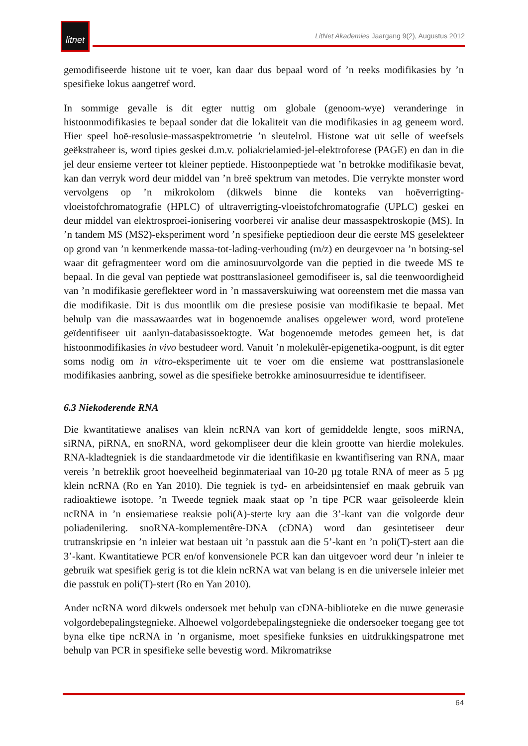litnet
LitNet Akademies Jaargang 9(2), Augustus 2012
gemodifiseerde histone uit te voer, kan daar dus bepaal word of ’n reeks modifikasies by ’n spesifieke lokus aangetref word.
In sommige gevalle is dit egter nuttig om globale (genoom-wye) veranderinge in histoonmodifikasies te bepaal sonder dat die lokaliteit van die modifikasies in ag geneem word. Hier speel hoë-resolusie-massaspektrometrie ’n sleutelrol. Histone wat uit selle of weefsels geëkstraheer is, word tipies geskei d.m.v. poliakrielamied-jel-elektroforese (PAGE) en dan in die jel deur ensieme verteer tot kleiner peptiede. Histoonpeptiede wat ’n betrokke modifikasie bevat, kan dan verryk word deur middel van ’n breë spektrum van metodes. Die verrykte monster word vervolgens op ’n mikrokolom (dikwels binne die konteks van hoëverrigting-vloeistofchromatografie (HPLC) of ultraverrigting-vloeistofchromatografie (UPLC) geskei en deur middel van elektrosproei-ionisering voorberei vir analise deur massaspektroskopie (MS). In ’n tandem MS (MS2)-eksperiment word ’n spesifieke peptiedioon deur die eerste MS geselekteer op grond van ’n kenmerkende massa-tot-lading-verhouding (m/z) en deurgevoer na ’n botsing-sel waar dit gefragmenteer word om die aminosuurvolgorde van die peptied in die tweede MS te bepaal. In die geval van peptiede wat posttranslasioneel gemodifiseer is, sal die teenwoordigheid van ’n modifikasie gereflekteer word in ’n massaverskuiwing wat ooreenstem met die massa van die modifikasie. Dit is dus moontlik om die presiese posisie van modifikasie te bepaal. Met behulp van die massawaardes wat in bogenoemde analises opgelewer word, word proteïene geïdentifiseer uit aanlyn-databasissoektogte. Wat bogenoemde metodes gemeen het, is dat histoonmodifikasies in vivo bestudeer word. Vanuit ’n molekulêr-epigenetika-oogpunt, is dit egter soms nodig om in vitro-eksperimente uit te voer om die ensieme wat posttranslasionele modifikasies aanbring, sowel as die spesifieke betrokke aminosuurresidue te identifiseer.
6.3 Niekoderende RNA
Die kwantitatiewe analises van klein ncRNA van kort of gemiddelde lengte, soos miRNA, siRNA, piRNA, en snoRNA, word gekompliseer deur die klein grootte van hierdie molekules. RNA-kladtegniek is die standaardmetode vir die identifikasie en kwantifisering van RNA, maar vereis ’n betreklik groot hoeveelheid beginmateriaal van 10-20 µg totale RNA of meer as 5 µg klein ncRNA (Ro en Yan 2010). Die tegniek is tyd- en arbeidsintensief en maak gebruik van radioaktiewe isotope. ’n Tweede tegniek maak staat op ’n tipe PCR waar geïsoleerde klein ncRNA in ’n ensiematiese reaksie poli(A)-sterte kry aan die 3’-kant van die volgorde deur poliadenilering. snoRNA-komplementêre-DNA (cDNA) word dan gesintetiseer deur trutranskripsie en ’n inleier wat bestaan uit ’n passtuk aan die 5’-kant en ’n poli(T)-stert aan die 3’-kant. Kwantitatiewe PCR en/of konvensionele PCR kan dan uitgevoer word deur ’n inleier te gebruik wat spesifiek gerig is tot die klein ncRNA wat van belang is en die universele inleier met die passtuk en poli(T)-stert (Ro en Yan 2010).
Ander ncRNA word dikwels ondersoek met behulp van cDNA-biblioteke en die nuwe generasie volgordebepalingstegnieke. Alhoewel volgordebepalingstegnieke die ondersoeker toegang gee tot byna elke tipe ncRNA in ’n organisme, moet spesifieke funksies en uitdrukkingspatrone met behulp van PCR in spesifieke selle bevestig word. Mikromatrikse
64